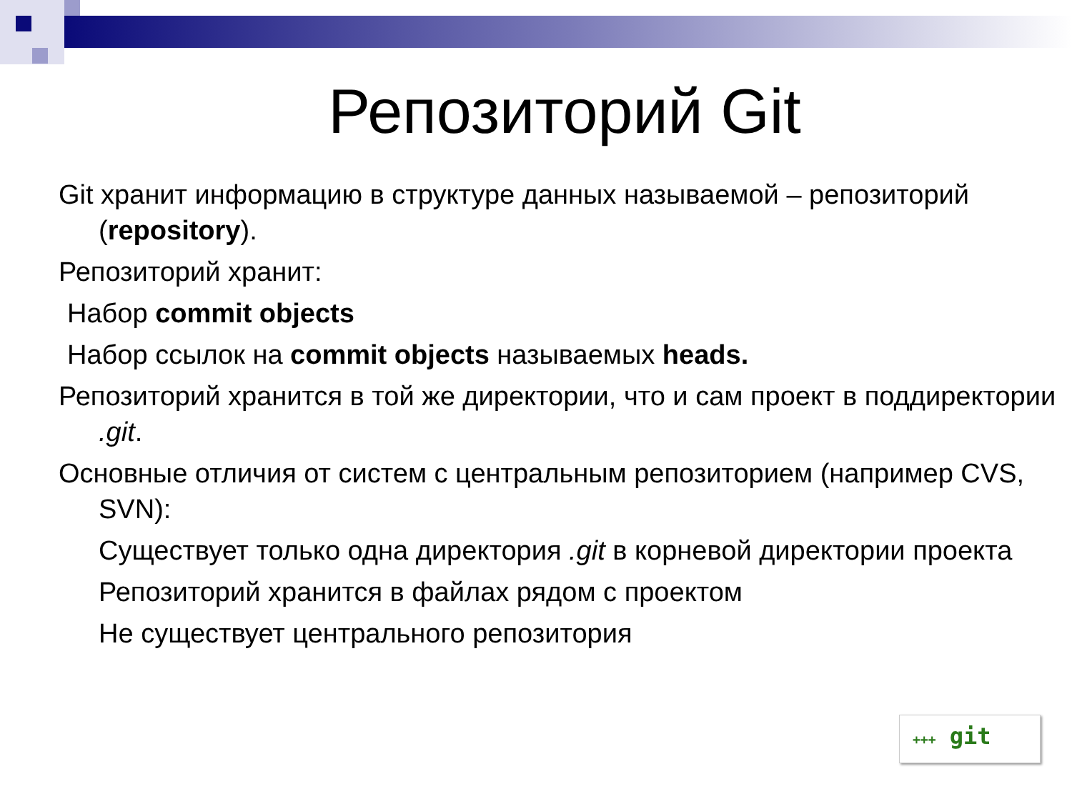Репозиторий Git
Git хранит информацию в структуре данных называемой – репозиторий (repository).
Репозиторий хранит:
Набор commit objects
Набор ссылок на commit objects называемых heads.
Репозиторий хранится в той же директории, что и сам проект в поддиректории .git.
Основные отличия от систем с центральным репозиторием (например CVS, SVN):
Существует только одна директория .git в корневой директории проекта
Репозиторий хранится в файлах рядом с проектом
Не существует центрального репозитория
+++ git